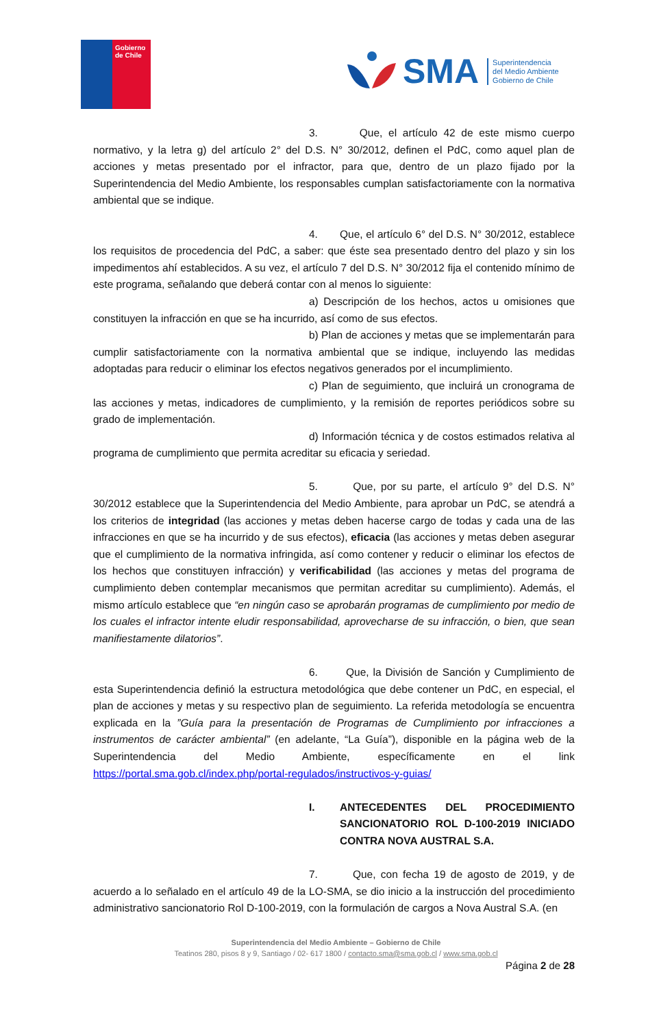Gobierno
de Chile
SMA
Superintendencia
del Medio Ambiente
Gobierno de Chile
3. Que, el artículo 42 de este mismo cuerpo normativo, y la letra g) del artículo 2° del D.S. N° 30/2012, definen el PdC, como aquel plan de acciones y metas presentado por el infractor, para que, dentro de un plazo fijado por la Superintendencia del Medio Ambiente, los responsables cumplan satisfactoriamente con la normativa ambiental que se indique.
4. Que, el artículo 6° del D.S. N° 30/2012, establece los requisitos de procedencia del PdC, a saber: que éste sea presentado dentro del plazo y sin los impedimentos ahí establecidos. A su vez, el artículo 7 del D.S. N° 30/2012 fija el contenido mínimo de este programa, señalando que deberá contar con al menos lo siguiente:
a) Descripción de los hechos, actos u omisiones que constituyen la infracción en que se ha incurrido, así como de sus efectos.
b) Plan de acciones y metas que se implementarán para cumplir satisfactoriamente con la normativa ambiental que se indique, incluyendo las medidas adoptadas para reducir o eliminar los efectos negativos generados por el incumplimiento.
c) Plan de seguimiento, que incluirá un cronograma de las acciones y metas, indicadores de cumplimiento, y la remisión de reportes periódicos sobre su grado de implementación.
d) Información técnica y de costos estimados relativa al programa de cumplimiento que permita acreditar su eficacia y seriedad.
5. Que, por su parte, el artículo 9° del D.S. N° 30/2012 establece que la Superintendencia del Medio Ambiente, para aprobar un PdC, se atendrá a los criterios de integridad (las acciones y metas deben hacerse cargo de todas y cada una de las infracciones en que se ha incurrido y de sus efectos), eficacia (las acciones y metas deben asegurar que el cumplimiento de la normativa infringida, así como contener y reducir o eliminar los efectos de los hechos que constituyen infracción) y verificabilidad (las acciones y metas del programa de cumplimiento deben contemplar mecanismos que permitan acreditar su cumplimiento). Además, el mismo artículo establece que “en ningún caso se aprobarán programas de cumplimiento por medio de los cuales el infractor intente eludir responsabilidad, aprovecharse de su infracción, o bien, que sean manifiestamente dilatorios”.
6. Que, la División de Sanción y Cumplimiento de esta Superintendencia definió la estructura metodológica que debe contener un PdC, en especial, el plan de acciones y metas y su respectivo plan de seguimiento. La referida metodología se encuentra explicada en la ”Guía para la presentación de Programas de Cumplimiento por infracciones a instrumentos de carácter ambiental” (en adelante, “La Guía”), disponible en la página web de la Superintendencia del Medio Ambiente, específicamente en el link https://portal.sma.gob.cl/index.php/portal-regulados/instructivos-y-guias/
I. ANTECEDENTES DEL PROCEDIMIENTO SANCIONATORIO ROL D-100-2019 INICIADO CONTRA NOVA AUSTRAL S.A.
7. Que, con fecha 19 de agosto de 2019, y de acuerdo a lo señalado en el artículo 49 de la LO-SMA, se dio inicio a la instrucción del procedimiento administrativo sancionatorio Rol D-100-2019, con la formulación de cargos a Nova Austral S.A. (en
Superintendencia del Medio Ambiente – Gobierno de Chile
Teatinos 280, pisos 8 y 9, Santiago / 02- 617 1800 / contacto.sma@sma.gob.cl / www.sma.gob.cl
Página 2 de 28